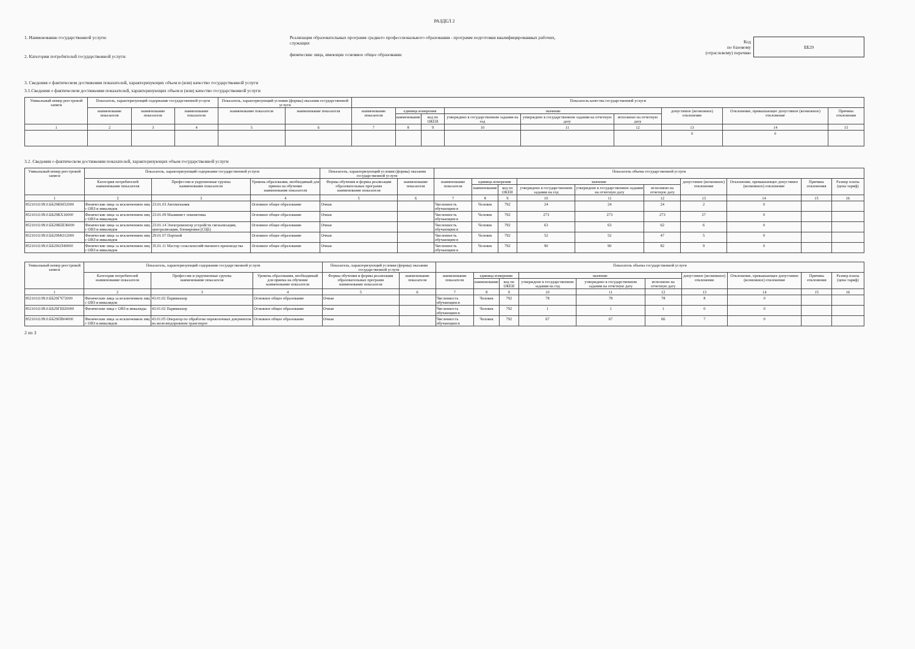РАЗДЕЛ 2
1. Наименование государственной услуги:
2. Категории потребителей государственной услуги:
Реализация образовательных программ среднего профессионального образования - программ подготовки квалифицированных рабочих, служащих
физические лица, имеющие основное общее образование
Код
по базовому
(отраслевому) перечню
ББ29
3. Сведения о фактическом достижении показателей, характеризующих объем и (или) качество государственной услуги
3.1.Сведения о фактическом достижении показателей, характеризующих объем и (или) качество государственной услуги
| Уникальный номер реестровой записи | Показатель, характеризующий содержание государственной услуги | | | Показатель, характеризующий условия (формы) оказания государственной услуги | | Показатель качества государственной услуги | | | | | | | | |
| --- | --- | --- | --- | --- | --- | --- | --- | --- | --- | --- | --- | --- | --- | --- |
| | наименование показателя | наименование показателя | наименование показателя | наименование показателя | наименование показателя | наименование показателя | единица измерения | | значение | | | допустимое (возможное) отклонение | Отклонение, превышающее допустимое (возможное) отклонение | Причина отклонения |
| | | | | | | | наименование | код по ОКЕИ | утверждено в государственном задании на год | утверждено в государственном задании на отчетную дату | исполнено на отчетную дату | | | |
| 1 | 2 | 3 | 4 | 5 | 6 | 7 | 8 | 9 | 10 | 11 | 12 | 13 | 14 | 15 |
| | | | | | | | | | | | | 0 | 0 | |
3.2. Сведения о фактическом достижении показателей, характеризующих объем государственной услуги
| Уникальный номер реестровой записи | Показатель, характеризующий содержание государственной услуги | | | Показатель, характеризующий условия (формы) оказания государственной услуги | | Показатель объема государственной услуги | | | | | | | | | |
| --- | --- | --- | --- | --- | --- | --- | --- | --- | --- | --- | --- | --- | --- | --- | --- |
| | Категория потребителей наименование показателя | Профессии и укрупненные группы наименование показателя | Уровень образования, необходимый для приема на обучение наименование показателя | Формы обучения и формы реализации образовательных программ наименование показателя | наименование показателя | наименование показателя | единица измерения | | значение | | | допустимое (возможное) отклонение | Отклонение, превышающее допустимое (возможное) отклонение | Причина отклонения | Размер платы (цена тариф) |
| | | | | | | | наименование | код по ОКЕИ | утверждено в государственном задании на год | утверждено в государственном задании на отчетную дату | исполнено на отчетную дату | | | | |
| 1 | 2 | 3 | 4 | 5 | 6 | 7 | 8 | 9 | 10 | 11 | 12 | 13 | 14 | 15 | 16 |
| 852101О.99.0.ББ29КМ52000 | Физические лица за исключением лиц с ОВЗ и инвалидов | 23.01.03 Автомеханик | Основное общее образование | Очная | | Численность обучающихся | Человек | 792 | 24 | 24 | 24 | 2 | 0 | | |
| 852101О.99.0.ББ29КХ16000 | Физические лица за исключением лиц с ОВЗ и инвалидов | 23.01.09 Машинист локомотива | Основное общее образование | Очная | | Численность обучающихся | Человек | 792 | 273 | 273 | 273 | 27 | 0 | | |
| 852101О.99.0.ББ29КШ36000 | Физические лица за исключением лиц с ОВЗ и инвалидов | 23.01.14 Электромонтер устройств сигнализации, централизации, блокировки (СЦБ) | Основное общее образование | Очная | | Численность обучающихся | Человек | 792 | 63 | 63 | 62 | 6 | 0 | | |
| 852101О.99.0.ББ29МО12000 | Физические лица за исключением лиц с ОВЗ и инвалидов | 29.01.07 Портной | Основное общее образование | Очная | | Численность обучающихся | Человек | 792 | 52 | 52 | 47 | 5 | 0 | | |
| 852101О.99.0.ББ29ОЛ40000 | Физические лица за исключением лиц с ОВЗ и инвалидов | 35.01.11 Мастер сельскохозяйственного производства | Основное общее образование | Очная | | Численность обучающихся | Человек | 792 | 90 | 90 | 82 | 9 | 0 | | |
| Уникальный номер реестровой записи | Показатель, характеризующий содержание государственной услуги | | | Показатель, характеризующий условия (формы) оказания государственной услуги | | Показатель объема государственной услуги | | | | | | | | | |
| --- | --- | --- | --- | --- | --- | --- | --- | --- | --- | --- | --- | --- | --- | --- | --- |
| | Категория потребителей наименование показателя | Профессии и укрупненные группы наименование показателя | Уровень образования, необходимый для приема на обучение наименование показателя | Формы обучения и формы реализации образовательных программ наименование показателя | наименование показателя | наименование показателя | единица измерения | | значение | | | допустимое (возможное) отклонение | Отклонение, превышающее допустимое (возможное) отклонение | Причина отклонения | Размер платы (цена тариф) |
| | | | | | | | наименование | код по ОКЕИ | утверждено в государственном задании на год | утверждено в государственном задании на отчетную дату | исполнено на отчетную дату | | | | |
| 1 | 2 | 3 | 4 | 5 | 6 | 7 | 8 | 9 | 10 | 11 | 12 | 13 | 14 | 15 | 16 |
| 852101О.99.0.ББ29ГЧ72000 | Физические лица за исключением лиц с ОВЗ и инвалидов | 43.01.02 Парикмахер | Основное общее образование | Очная | | Численность обучающихся | Человек | 792 | 78 | 78 | 78 | 8 | 0 | | |
| 852101О.99.0.ББ29ГШ20000 | Физические лица с ОВЗ и инвалиды | 43.01.02 Парикмахер | Основное общее образование | Очная | | Численность обучающихся | Человек | 792 | 1 | 1 | 1 | 0 | 0 | | |
| 852101О.99.0.ББ29ПВ04000 | Физические лица за исключением лиц с ОВЗ и инвалидов | 43.01.05 Оператор по обработке перевозочных документов на железнодорожном транспорте | Основное общее образование | Очная | | Численность обучающихся | Человек | 792 | 67 | 67 | 66 | 7 | 0 | | |
2 из 3